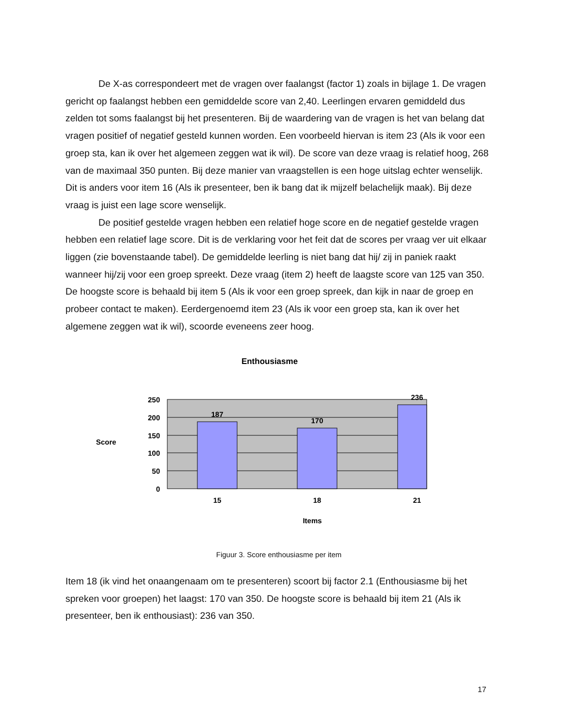De X-as correspondeert met de vragen over faalangst (factor 1) zoals in bijlage 1. De vragen gericht op faalangst hebben een gemiddelde score van 2,40. Leerlingen ervaren gemiddeld dus zelden tot soms faalangst bij het presenteren. Bij de waardering van de vragen is het van belang dat vragen positief of negatief gesteld kunnen worden. Een voorbeeld hiervan is item 23 (Als ik voor een groep sta, kan ik over het algemeen zeggen wat ik wil). De score van deze vraag is relatief hoog, 268 van de maximaal 350 punten. Bij deze manier van vraagstellen is een hoge uitslag echter wenselijk. Dit is anders voor item 16 (Als ik presenteer, ben ik bang dat ik mijzelf belachelijk maak). Bij deze vraag is juist een lage score wenselijk.
De positief gestelde vragen hebben een relatief hoge score en de negatief gestelde vragen hebben een relatief lage score. Dit is de verklaring voor het feit dat de scores per vraag ver uit elkaar liggen (zie bovenstaande tabel). De gemiddelde leerling is niet bang dat hij/ zij in paniek raakt wanneer hij/zij voor een groep spreekt. Deze vraag (item 2) heeft de laagste score van 125 van 350. De hoogste score is behaald bij item 5 (Als ik voor een groep spreek, dan kijk in naar de groep en probeer contact te maken). Eerdergenoemd item 23 (Als ik voor een groep sta, kan ik over het algemene zeggen wat ik wil), scoorde eveneens zeer hoog.
Enthousiasme
250
200
150
100
50
0
Score
187
170
236
15
18
21
Items
Figuur 3. Score enthousiasme per item
Item 18 (ik vind het onaangenaam om te presenteren) scoort bij factor 2.1 (Enthousiasme bij het spreken voor groepen) het laagst: 170 van 350. De hoogste score is behaald bij item 21 (Als ik presenteer, ben ik enthousiast): 236 van 350.
17